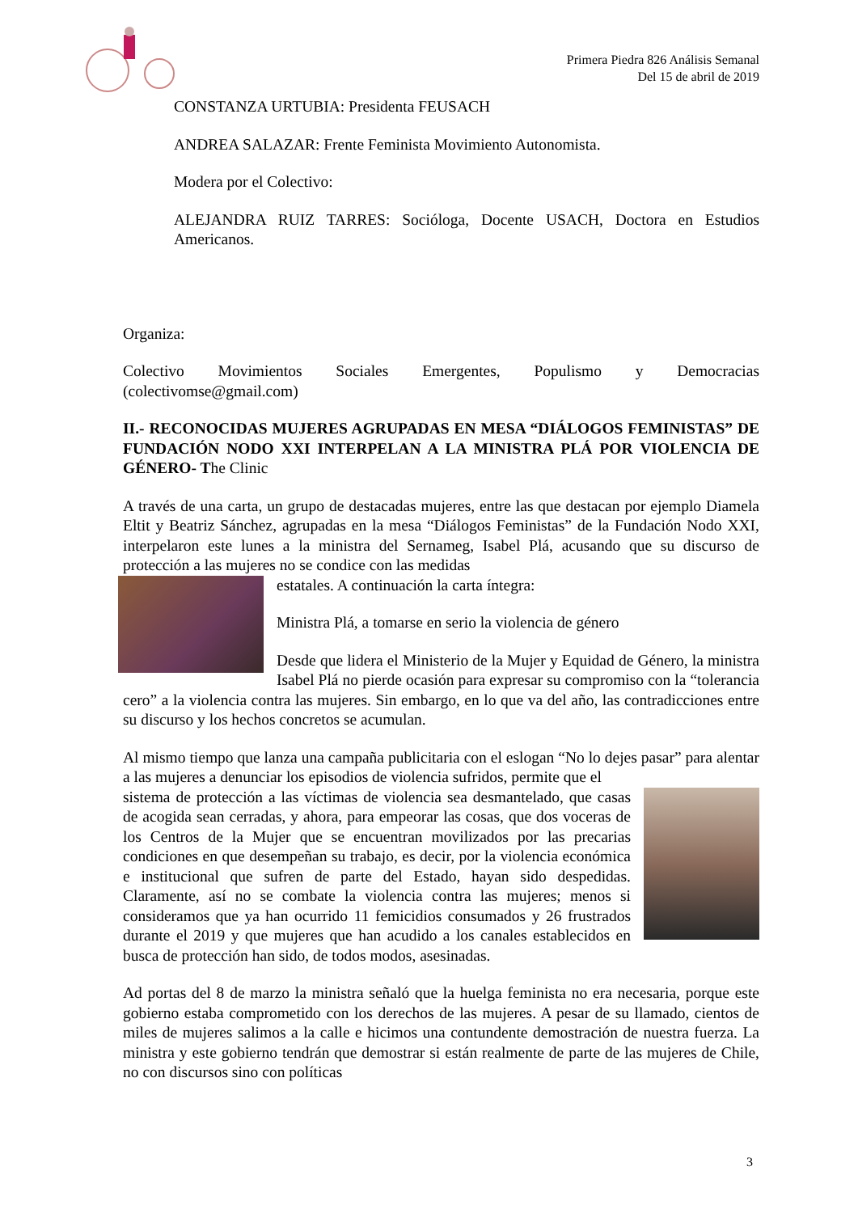Primera Piedra 826 Análisis Semanal
Del 15 de abril de 2019
CONSTANZA URTUBIA: Presidenta FEUSACH
ANDREA SALAZAR: Frente Feminista Movimiento Autonomista.
Modera por el Colectivo:
ALEJANDRA RUIZ TARRES: Socióloga, Docente USACH, Doctora en Estudios Americanos.
Organiza:
Colectivo Movimientos Sociales Emergentes, Populismo y Democracias (colectivomse@gmail.com)
II.- RECONOCIDAS MUJERES AGRUPADAS EN MESA “DIÁLOGOS FEMINISTAS” DE FUNDACIÓN NODO XXI INTERPELAN A LA MINISTRA PLÁ POR VIOLENCIA DE GÉNERO- The Clinic
A través de una carta, un grupo de destacadas mujeres, entre las que destacan por ejemplo Diamela Eltit y Beatriz Sánchez, agrupadas en la mesa “Diálogos Feministas” de la Fundación Nodo XXI, interpelaron este lunes a la ministra del Sernameg, Isabel Plá, acusando que su discurso de protección a las mujeres no se condice con las medidas
estatales. A continuación la carta íntegra:
Ministra Plá, a tomarse en serio la violencia de género
Desde que lidera el Ministerio de la Mujer y Equidad de Género, la ministra Isabel Plá no pierde ocasión para expresar su compromiso con la “tolerancia cero” a la violencia contra las mujeres. Sin embargo, en lo que va del año, las contradicciones entre su discurso y los hechos concretos se acumulan.
Al mismo tiempo que lanza una campaña publicitaria con el eslogan “No lo dejes pasar” para alentar a las mujeres a denunciar los episodios de violencia sufridos, permite que el
sistema de protección a las víctimas de violencia sea desmantelado, que casas de acogida sean cerradas, y ahora, para empeorar las cosas, que dos voceras de los Centros de la Mujer que se encuentran movilizados por las precarias condiciones en que desempeñan su trabajo, es decir, por la violencia económica e institucional que sufren de parte del Estado, hayan sido despedidas. Claramente, así no se combate la violencia contra las mujeres; menos si consideramos que ya han ocurrido 11 femicidios consumados y 26 frustrados durante el 2019 y que mujeres que han acudido a los canales establecidos en busca de protección han sido, de todos modos, asesinadas.
Ad portas del 8 de marzo la ministra señaló que la huelga feminista no era necesaria, porque este gobierno estaba comprometido con los derechos de las mujeres. A pesar de su llamado, cientos de miles de mujeres salimos a la calle e hicimos una contundente demostración de nuestra fuerza. La ministra y este gobierno tendrán que demostrar si están realmente de parte de las mujeres de Chile, no con discursos sino con políticas
3